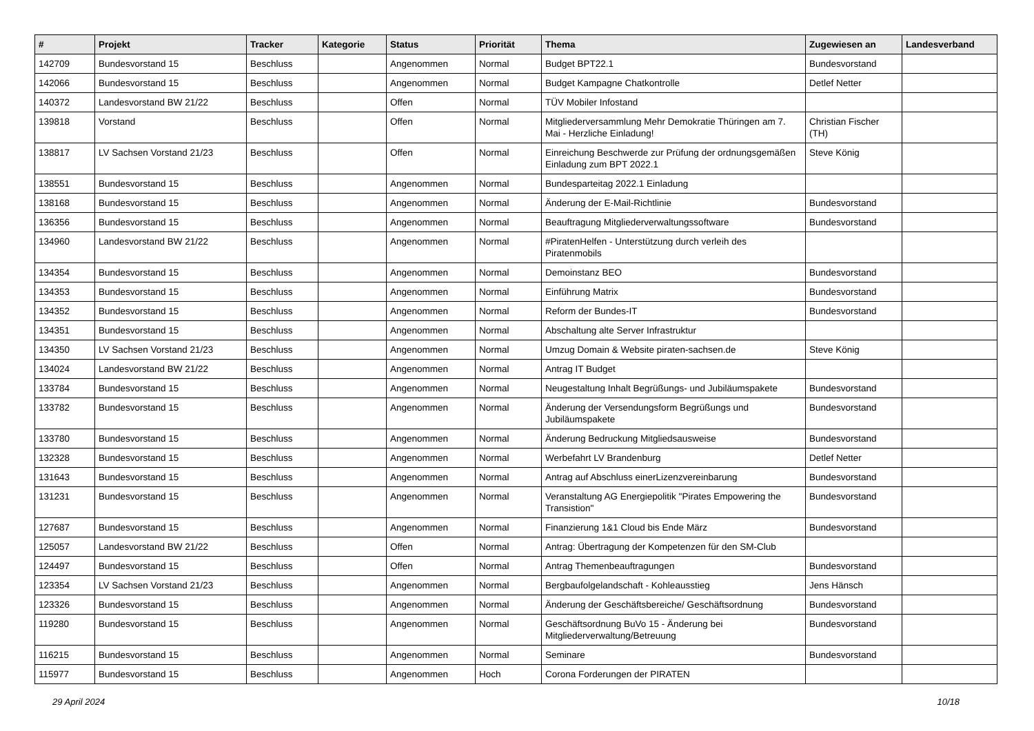| # | Projekt | Tracker | Kategorie | Status | Priorität | Thema | Zugewiesen an | Landesverband |
| --- | --- | --- | --- | --- | --- | --- | --- | --- |
| 142709 | Bundesvorstand 15 | Beschluss | | Angenommen | Normal | Budget BPT22.1 | Bundesvorstand | |
| 142066 | Bundesvorstand 15 | Beschluss | | Angenommen | Normal | Budget Kampagne Chatkontrolle | Detlef Netter | |
| 140372 | Landesvorstand BW 21/22 | Beschluss | | Offen | Normal | TÜV Mobiler Infostand | | |
| 139818 | Vorstand | Beschluss | | Offen | Normal | Mitgliederversammlung Mehr Demokratie Thüringen am 7. Mai - Herzliche Einladung! | Christian Fischer (TH) | |
| 138817 | LV Sachsen Vorstand 21/23 | Beschluss | | Offen | Normal | Einreichung Beschwerde zur Prüfung der ordnungsgemäßen Einladung zum BPT 2022.1 | Steve König | |
| 138551 | Bundesvorstand 15 | Beschluss | | Angenommen | Normal | Bundesparteitag 2022.1 Einladung | | |
| 138168 | Bundesvorstand 15 | Beschluss | | Angenommen | Normal | Änderung der E-Mail-Richtlinie | Bundesvorstand | |
| 136356 | Bundesvorstand 15 | Beschluss | | Angenommen | Normal | Beauftragung Mitgliederverwaltungssoftware | Bundesvorstand | |
| 134960 | Landesvorstand BW 21/22 | Beschluss | | Angenommen | Normal | #PiratenHelfen - Unterstützung durch verleih des Piratenmobils | | |
| 134354 | Bundesvorstand 15 | Beschluss | | Angenommen | Normal | Demoinstanz BEO | Bundesvorstand | |
| 134353 | Bundesvorstand 15 | Beschluss | | Angenommen | Normal | Einführung Matrix | Bundesvorstand | |
| 134352 | Bundesvorstand 15 | Beschluss | | Angenommen | Normal | Reform der Bundes-IT | Bundesvorstand | |
| 134351 | Bundesvorstand 15 | Beschluss | | Angenommen | Normal | Abschaltung alte Server Infrastruktur | | |
| 134350 | LV Sachsen Vorstand 21/23 | Beschluss | | Angenommen | Normal | Umzug Domain & Website piraten-sachsen.de | Steve König | |
| 134024 | Landesvorstand BW 21/22 | Beschluss | | Angenommen | Normal | Antrag IT Budget | | |
| 133784 | Bundesvorstand 15 | Beschluss | | Angenommen | Normal | Neugestaltung Inhalt Begrüßungs- und Jubiläumspakete | Bundesvorstand | |
| 133782 | Bundesvorstand 15 | Beschluss | | Angenommen | Normal | Änderung der Versendungsform Begrüßungs und Jubiläumspakete | Bundesvorstand | |
| 133780 | Bundesvorstand 15 | Beschluss | | Angenommen | Normal | Änderung Bedruckung Mitgliedsausweise | Bundesvorstand | |
| 132328 | Bundesvorstand 15 | Beschluss | | Angenommen | Normal | Werbefahrt LV Brandenburg | Detlef Netter | |
| 131643 | Bundesvorstand 15 | Beschluss | | Angenommen | Normal | Antrag auf Abschluss einerLizenzvereinbarung | Bundesvorstand | |
| 131231 | Bundesvorstand 15 | Beschluss | | Angenommen | Normal | Veranstaltung AG Energiepolitik "Pirates Empowering the Transistion" | Bundesvorstand | |
| 127687 | Bundesvorstand 15 | Beschluss | | Angenommen | Normal | Finanzierung 1&1 Cloud bis Ende März | Bundesvorstand | |
| 125057 | Landesvorstand BW 21/22 | Beschluss | | Offen | Normal | Antrag: Übertragung der Kompetenzen für den SM-Club | | |
| 124497 | Bundesvorstand 15 | Beschluss | | Offen | Normal | Antrag Themenbeauftragungen | Bundesvorstand | |
| 123354 | LV Sachsen Vorstand 21/23 | Beschluss | | Angenommen | Normal | Bergbaufolgelandschaft - Kohleausstieg | Jens Hänsch | |
| 123326 | Bundesvorstand 15 | Beschluss | | Angenommen | Normal | Änderung der Geschäftsbereiche/ Geschäftsordnung | Bundesvorstand | |
| 119280 | Bundesvorstand 15 | Beschluss | | Angenommen | Normal | Geschäftsordnung BuVo 15 - Änderung bei Mitgliederverwaltung/Betreuung | Bundesvorstand | |
| 116215 | Bundesvorstand 15 | Beschluss | | Angenommen | Normal | Seminare | Bundesvorstand | |
| 115977 | Bundesvorstand 15 | Beschluss | | Angenommen | Hoch | Corona Forderungen der PIRATEN | | |
29 April 2024 10/18